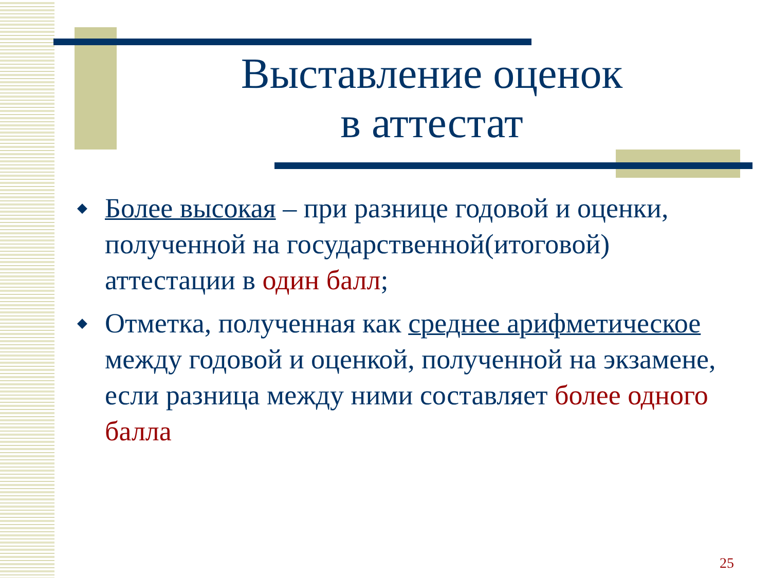Выставление оценок
в аттестат
◆ Более высокая – при разнице годовой и оценки, полученной на государственной(итоговой) аттестации в один балл;
◆ Отметка, полученная как среднее арифметическое между годовой и оценкой, полученной на экзамене, если разница между ними составляет более одного балла
25